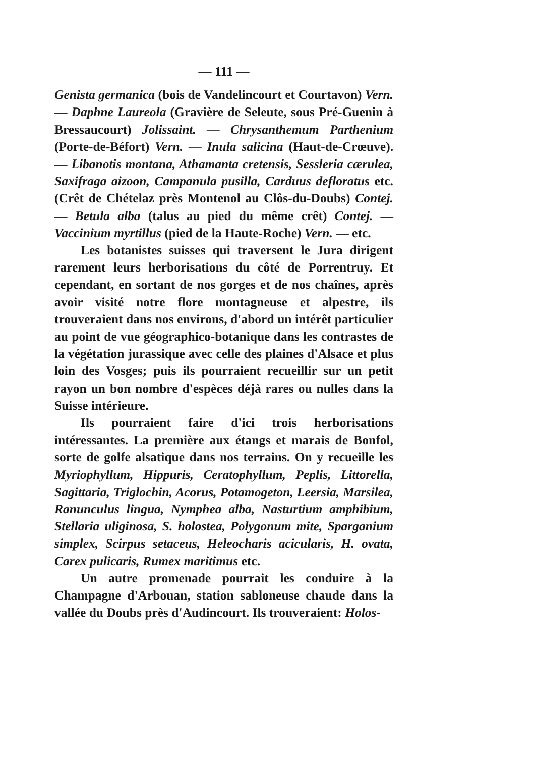— 111 —
Genista germanica (bois de Vandelincourt et Courtavon) Vern. — Daphne Laureola (Gravière de Seleute, sous Pré-Guenin à Bressaucourt) Jolissaint. — Chrysanthemum Parthenium (Porte-de-Béfort) Vern. — Inula salicina (Haut-de-Crœuve). — Libanotis montana, Athamanta cretensis, Sessleria cærulea, Saxifraga aizoon, Campanula pusilla, Carduus defloratus etc. (Crêt de Chételaz près Montenol au Clôs-du-Doubs) Contej. — Betula alba (talus au pied du même crêt) Contej. — Vaccinium myrtillus (pied de la Haute-Roche) Vern. — etc.
Les botanistes suisses qui traversent le Jura dirigent rarement leurs herborisations du côté de Porrentruy. Et cependant, en sortant de nos gorges et de nos chaînes, après avoir visité notre flore montagneuse et alpestre, ils trouveraient dans nos environs, d'abord un intérêt particulier au point de vue géographico-botanique dans les contrastes de la végétation jurassique avec celle des plaines d'Alsace et plus loin des Vosges; puis ils pourraient recueillir sur un petit rayon un bon nombre d'espèces déjà rares ou nulles dans la Suisse intérieure.
Ils pourraient faire d'ici trois herborisations intéressantes. La première aux étangs et marais de Bonfol, sorte de golfe alsatique dans nos terrains. On y recueille les Myriophyllum, Hippuris, Ceratophyllum, Peplis, Littorella, Sagittaria, Triglochin, Acorus, Potamogeton, Leersia, Marsilea, Ranunculus lingua, Nymphea alba, Nasturtium amphibium, Stellaria uliginosa, S. holostea, Polygonum mite, Sparganium simplex, Scirpus setaceus, Heleocharis acicularis, H. ovata, Carex pulicaris, Rumex maritimus etc.
Un autre promenade pourrait les conduire à la Champagne d'Arbouan, station sabloneuse chaude dans la vallée du Doubs près d'Audincourt. Ils trouveraient: Holos-